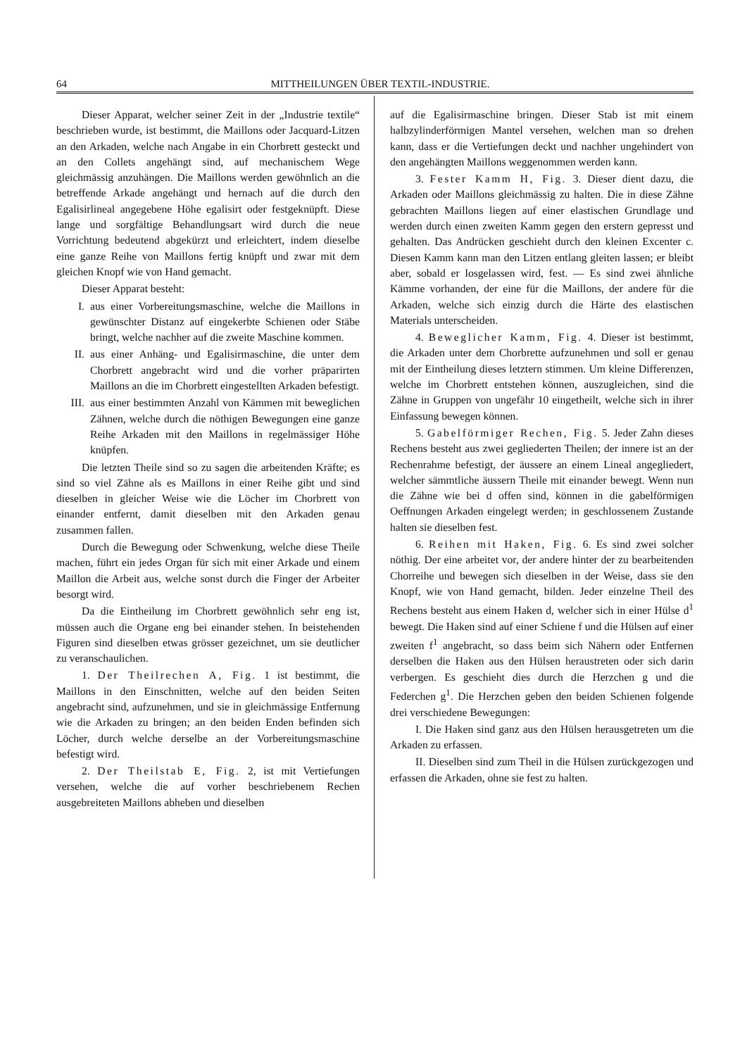64 MITTHEILUNGEN ÜBER TEXTIL-INDUSTRIE.
Dieser Apparat, welcher seiner Zeit in der „Industrie textile“ beschrieben wurde, ist bestimmt, die Maillons oder Jacquard-Litzen an den Arkaden, welche nach Angabe in ein Chorbrett gesteckt und an den Collets angehängt sind, auf mechanischem Wege gleichmässig anzuhängen. Die Maillons werden gewöhnlich an die betreffende Arkade angehängt und hernach auf die durch den Egalisirlineal angegebene Höhe egalisirt oder festgeknüpft. Diese lange und sorgfältige Behandlungsart wird durch die neue Vorrichtung bedeutend abgekürzt und erleichtert, indem dieselbe eine ganze Reihe von Maillons fertig knüpft und zwar mit dem gleichen Knopf wie von Hand gemacht.
Dieser Apparat besteht:
I. aus einer Vorbereitungsmaschine, welche die Maillons in gewünschter Distanz auf eingekerbte Schienen oder Stäbe bringt, welche nachher auf die zweite Maschine kommen.
II. aus einer Anhäng- und Egalisirmaschine, die unter dem Chorbrett angebracht wird und die vorher präparirten Maillons an die im Chorbrett eingestellten Arkaden befestigt.
III. aus einer bestimmten Anzahl von Kämmen mit beweglichen Zähnen, welche durch die nöthigen Bewegungen eine ganze Reihe Arkaden mit den Maillons in regelmässiger Höhe knüpfen.
Die letzten Theile sind so zu sagen die arbeitenden Kräfte; es sind so viel Zähne als es Maillons in einer Reihe gibt und sind dieselben in gleicher Weise wie die Löcher im Chorbrett von einander entfernt, damit dieselben mit den Arkaden genau zusammen fallen.
Durch die Bewegung oder Schwenkung, welche diese Theile machen, führt ein jedes Organ für sich mit einer Arkade und einem Maillon die Arbeit aus, welche sonst durch die Finger der Arbeiter besorgt wird.
Da die Eintheilung im Chorbrett gewöhnlich sehr eng ist, müssen auch die Organe eng bei einander stehen. In beistehenden Figuren sind dieselben etwas grösser gezeichnet, um sie deutlicher zu veranschaulichen.
1. Der Theilrechen A, Fig. 1 ist bestimmt, die Maillons in den Einschnitten, welche auf den beiden Seiten angebracht sind, aufzunehmen, und sie in gleichmässige Entfernung wie die Arkaden zu bringen; an den beiden Enden befinden sich Löcher, durch welche derselbe an der Vorbereitungsmaschine befestigt wird.
2. Der Theilstab E, Fig. 2, ist mit Vertiefungen versehen, welche die auf vorher beschriebenem Rechen ausgebreiteten Maillons abheben und dieselben
auf die Egalisirmaschine bringen. Dieser Stab ist mit einem halbzylinderförmigen Mantel versehen, welchen man so drehen kann, dass er die Vertiefungen deckt und nachher ungehindert von den angehängten Maillons weggenommen werden kann.
3. Fester Kamm H, Fig. 3. Dieser dient dazu, die Arkaden oder Maillons gleichmässig zu halten. Die in diese Zähne gebrachten Maillons liegen auf einer elastischen Grundlage und werden durch einen zweiten Kamm gegen den erstern gepresst und gehalten. Das Andrücken geschieht durch den kleinen Excenter c. Diesen Kamm kann man den Litzen entlang gleiten lassen; er bleibt aber, sobald er losgelassen wird, fest. — Es sind zwei ähnliche Kämme vorhanden, der eine für die Maillons, der andere für die Arkaden, welche sich einzig durch die Härte des elastischen Materials unterscheiden.
4. Beweglicher Kamm, Fig. 4. Dieser ist bestimmt, die Arkaden unter dem Chorbrette aufzunehmen und soll er genau mit der Eintheilung dieses letztern stimmen. Um kleine Differenzen, welche im Chorbrett entstehen können, auszugleichen, sind die Zähne in Gruppen von ungefähr 10 eingetheilt, welche sich in ihrer Einfassung bewegen können.
5. Gabelförmiger Rechen, Fig. 5. Jeder Zahn dieses Rechens besteht aus zwei gegliederten Theilen; der innere ist an der Rechenrahme befestigt, der äussere an einem Lineal angegliedert, welcher sämmtliche äussern Theile mit einander bewegt. Wenn nun die Zähne wie bei d offen sind, können in die gabelförmigen Oeffnungen Arkaden eingelegt werden; in geschlossenem Zustande halten sie dieselben fest.
6. Reihen mit Haken, Fig. 6. Es sind zwei solcher nöthig. Der eine arbeitet vor, der andere hinter der zu bearbeitenden Chorreihe und bewegen sich dieselben in der Weise, dass sie den Knopf, wie von Hand gemacht, bilden. Jeder einzelne Theil des Rechens besteht aus einem Haken d, welcher sich in einer Hülse d<sup>1</sup> bewegt. Die Haken sind auf einer Schiene f und die Hülsen auf einer zweiten f<sup>1</sup> angebracht, so dass beim sich Nähern oder Entfernen derselben die Haken aus den Hülsen heraustreten oder sich darin verbergen. Es geschieht dies durch die Herzchen g und die Federchen g<sup>1</sup>. Die Herzchen geben den beiden Schienen folgende drei verschiedene Bewegungen:
I. Die Haken sind ganz aus den Hülsen herausgetreten um die Arkaden zu erfassen.
II. Dieselben sind zum Theil in die Hülsen zurückgezogen und erfassen die Arkaden, ohne sie fest zu halten.